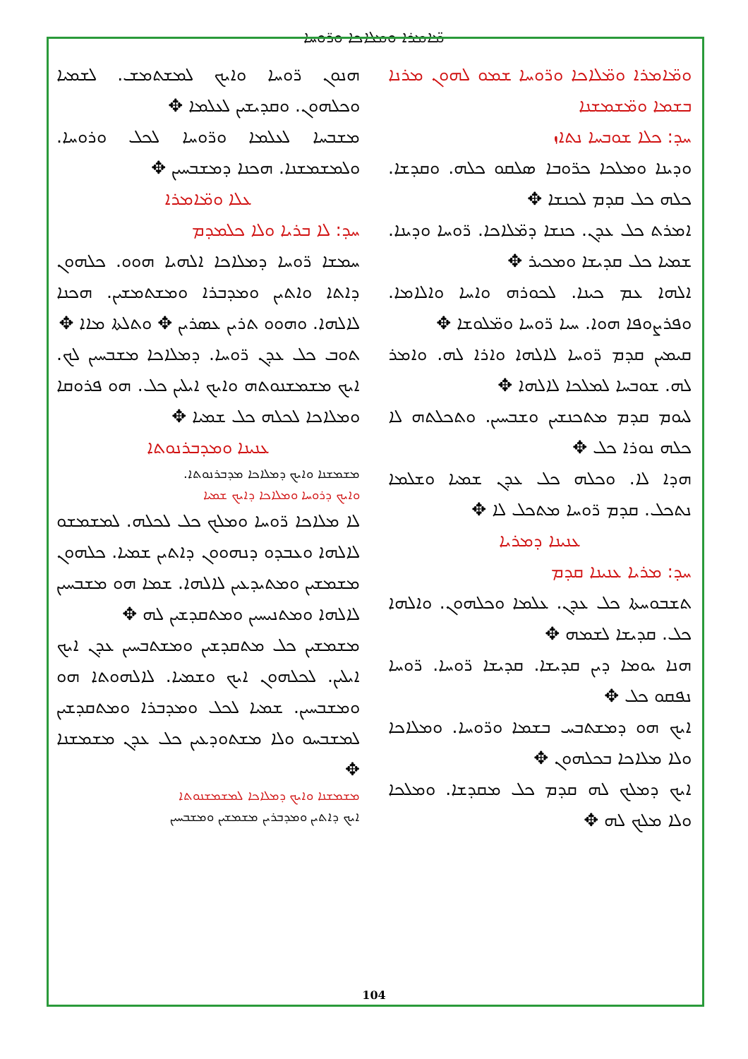ܡ̈ܐܡܪܐ ܘܡܠܐܟܐ ܘܪ̈ܘܚܐ
ܘܡ̈ܐܡܪܐ ܘܡ̈ܠܐܟܐ ܘܪ̈ܘܚܐ ܫܡܘ ܠܗܘܢ ܡܪܢܐ ܒܫܡܐ ܘܡ̈ܫܡܫܢܐ
ܚܕ: ܟܠܐ ܫܘܒܚܐ ܢܬܐܙ
ܘܕܝܢܐ ܘܡܠܟܐ ܟܪ̈ܘܒܐ ܣܠܩܘ ܟܠܗ. ܘܩܕܫܐ. ܟܠܗ ܟܠ ܩܕܡ ܠܟܢܫܐ ✥
ܐܡܪܬ ܟܠ ܥܕܢ. ܟܢܫܐ ܕܡ̈ܠܐܟܐ. ܪ̈ܘܚܐ ܘܕܝܢܐ. ܫܡܝܐ ܟܠ ܩܕܝܫܐ ܘܡܟܝܪ ✥
ܐܠܗܐ ܥܡ ܟܝܢܐ. ܠܟܘܪܗ ܘܐܚܐ ܘܐܠܐܡܐ. ܘܦܪܨܘܦܐ ܗܘܐ. ܚܝܐ ܪ̈ܘܚܐ ܘܡ̈ܠܘܫܐ ✥
ܩܝܡܝܢ ܩܕܡ ܪ̈ܘܚܐ ܠܐܠܗܐ ܘܐܪܐ ܠܗ. ܘܐܡܪ ܠܗ. ܫܘܒܚܐ ܠܡܠܟܐ ܠܐܠܗܐ ✥
ܠܝܘܡ ܩܕܡ ܡܬܟܢܫܝܢ ܘܫܒܚܝܢ. ܘܬܟܠܬܗ ܠܐ ܟܠܗ ܢܘܪܐ ܟܠ ✥
ܗܕܐ ܠܐ. ܘܟܠܗ ܟܠ ܥܕܢ ܫܡܝܐ ܘܫܠܡܐ ܢܬܟܠ. ܩܕܡ ܪ̈ܘܚܐ ܡܬܟܠ ܠܐ ✥
ܥܢܝܢܐ ܕܡܪܝܐ
ܚܕ: ܡܪܝܐ ܥܢܝܢܐ ܩܕܡ
ܬܫܒܘܚܬܐ ܟܠ ܥܕܢ. ܥܠܡܐ ܘܟܠܗܘܢ. ܘܐܠܗܐ ܟܠ. ܩܕܝܫܐ ܠܫܡܗ ✥
ܗܢܐ ܝܘܡܐ ܕܝܢ ܩܕܝܫܐ. ܩܕܝܫܐ ܪ̈ܘܚܐ. ܪ̈ܘܚܐ ܢܦܩܘ ܟܠ ✥
ܐܝܟ ܗܘ ܕܡܫܬܒܚ ܒܫܡܐ ܘܪ̈ܘܚܐ. ܘܡܠܐܟܐ ܘܠܐ ܡܠܐܟܐ ܒܟܠܗܘܢ ✥
ܐܝܟ ܕܡܠܟ ܠܗ ܩܕܡ ܟܠ ܡܩܕܫܐ. ܘܡܠܟܐ ܘܠܐ ܡܠܟ ܠܗ ✥
ܗܢܘܢ ܪ̈ܘܚܐ ܘܐܝܟ ܠܡܫܬܡܫ. ܠܫܡܝܐ ܘܟܠܗܘܢ. ܘܩܕܝܫܝܢ ܠܥܠܡܐ ✥
ܡܫܒܚܐ ܠܥܠܡܐ ܘܪ̈ܘܚܐ ܠܟܠ ܘܪܘܚܐ. ܘܠܡܫܡܫܢܐ. ܗܟܢܐ ܕܡܫܒܚܝܢ ✥
ܥܠܐ ܘܡ̈ܐܡܪܐ
ܚܕ: ܠܐ ܒܪܝܐ ܘܠܐ ܟܠܡܕܡ
ܚܡܫܐ ܪ̈ܘܚܐ ܕܡܠܐܟܐ ܐܠܗܝܐ ܗܘܘ. ܟܠܗܘܢ ܕܐܬܐ ܘܐܬܝܢ ܘܡܕܒܪܐ ܘܡܫܬܡܫܝܢ. ܗܟܢܐ ܠܐܠܗܐ. ܘܗܘܘ ܬܪܝܢ ܥܣܪܝܢ ✥ ܘܬܠܬܐ ܡܐܐ ✥
ܬܘܒ ܟܠ ܥܕܢ ܪ̈ܘܚܐ. ܕܡܠܐܟܐ ܡܫܒܚܝܢ ܠܟ. ܐܝܟ ܡܫܡܫܢܘܬܗ ܘܐܝܟ ܐܝܠܝܢ ܟܠ. ܗܘ ܦܪܘܩܐ ܘܡܠܐܟܐ ܠܟܠܗ ܟܠ ܫܡܝܐ ✥
ܥܢܝܢܐ ܘܡܕܒܪܢܘܬܐ
ܡܫܡܫܢܐ ܘܐܝܟ ܕܡܠܐܟܐ ܡܕܒܪܢܘܬܐ.
ܘܐܝܟ ܕܪܘܚܐ ܘܡܠܐܟܐ ܕܐܝܟ ܫܡܝܐ
ܠܐ ܡܠܐܟܐ ܪ̈ܘܚܐ ܘܡܠܟ ܟܠ ܠܟܠܗ. ܠܡܫܡܫܘ ܠܐܠܗܐ ܘܥܒܕܘ ܕܢܗܘܘܢ ܕܐܬܝܢ ܫܡܝܐ. ܟܠܗܘܢ ܡܫܡܫܝܢ ܘܡܬܝܕܥܝܢ ܠܐܠܗܐ. ܫܡܐ ܗܘ ܡܫܒܚܝܢ ܠܐܠܗܐ ܘܡܬܢܝܚܝܢ ܘܡܬܩܕܫܝܢ ܠܗ ✥
ܡܫܡܫܝܢ ܟܠ ܡܬܩܕܫܝܢ ܘܡܫܬܒܚܝܢ ܥܕܢ ܐܝܟ ܐܝܠܝܢ. ܠܟܠܗܘܢ ܐܝܟ ܘܫܡܝܐ. ܠܐܠܗܘܬܐ ܗܘ ܘܡܫܒܚܝܢ. ܫܡܝܐ ܠܟܠ ܘܡܕܒܪܐ ܘܡܬܩܕܫܝܢ ܠܡܫܒܚܘ ܘܠܐ ܡܫܬܘܕܥܝܢ ܟܠ ܥܕܢ ܡܫܡܫܢܐ ✥
ܡܫܡܫܢܐ ܘܐܝܟ ܕܡܠܐܟܐ ܠܡܫܡܫܢܘܬܐ
ܐܝܟ ܕܐܬܝܢ ܘܡܕܒܪܝܢ ܡܫܡܫܝܢ ܘܡܫܒܚܝܢ
104